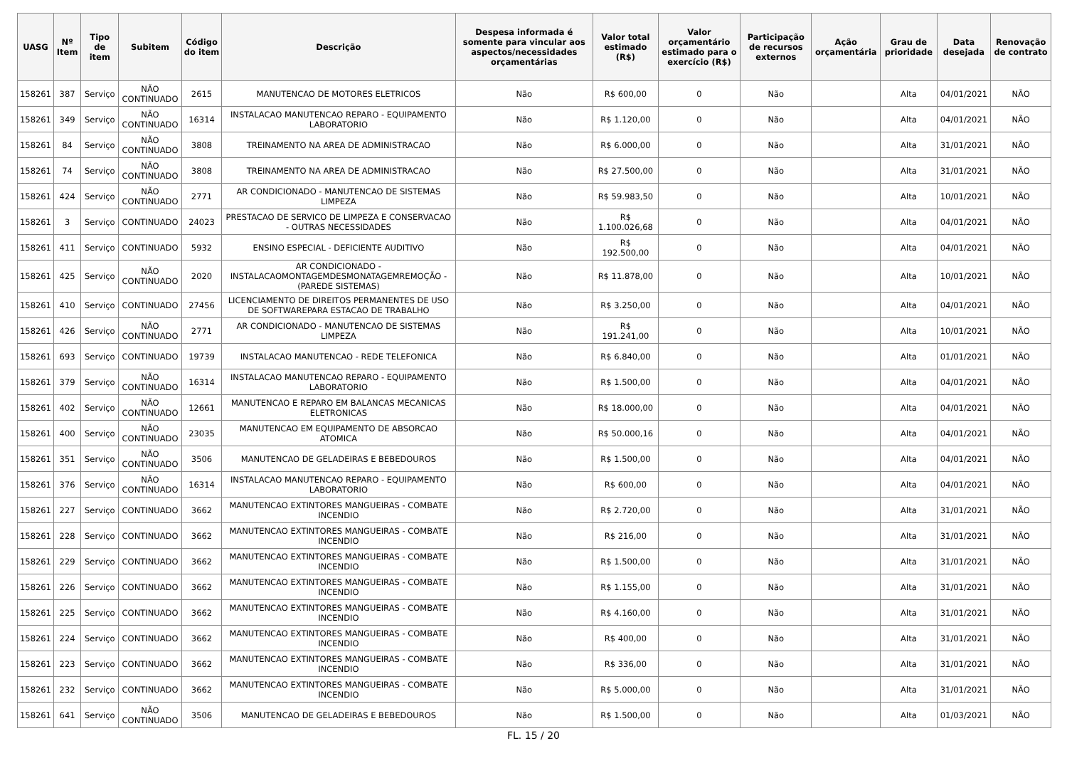| UASG | Nº Item | Tipo de item | Subitem | Código do item | Descrição | Despesa informada é somente para vincular aos aspectos/necessidades orçamentárias | Valor total estimado (R$) | Valor orçamentário estimado para o exercício (R$) | Participação de recursos externos | Ação orçamentária | Grau de prioridade | Data desejada | Renovação de contrato |
| --- | --- | --- | --- | --- | --- | --- | --- | --- | --- | --- | --- | --- | --- |
| 158261 | 387 | Serviço | NÃO CONTINUADO | 2615 | MANUTENCAO DE MOTORES ELETRICOS | Não | R$ 600,00 | 0 | Não | | Alta | 04/01/2021 | NÃO |
| 158261 | 349 | Serviço | NÃO CONTINUADO | 16314 | INSTALACAO MANUTENCAO REPARO - EQUIPAMENTO LABORATORIO | Não | R$ 1.120,00 | 0 | Não | | Alta | 04/01/2021 | NÃO |
| 158261 | 84 | Serviço | NÃO CONTINUADO | 3808 | TREINAMENTO NA AREA DE ADMINISTRACAO | Não | R$ 6.000,00 | 0 | Não | | Alta | 31/01/2021 | NÃO |
| 158261 | 74 | Serviço | NÃO CONTINUADO | 3808 | TREINAMENTO NA AREA DE ADMINISTRACAO | Não | R$ 27.500,00 | 0 | Não | | Alta | 31/01/2021 | NÃO |
| 158261 | 424 | Serviço | NÃO CONTINUADO | 2771 | AR CONDICIONADO - MANUTENCAO DE SISTEMAS LIMPEZA | Não | R$ 59.983,50 | 0 | Não | | Alta | 10/01/2021 | NÃO |
| 158261 | 3 | Serviço | CONTINUADO | 24023 | PRESTACAO DE SERVICO DE LIMPEZA E CONSERVACAO - OUTRAS NECESSIDADES | Não | R$ 1.100.026,68 | 0 | Não | | Alta | 04/01/2021 | NÃO |
| 158261 | 411 | Serviço | CONTINUADO | 5932 | ENSINO ESPECIAL - DEFICIENTE AUDITIVO | Não | R$ 192.500,00 | 0 | Não | | Alta | 04/01/2021 | NÃO |
| 158261 | 425 | Serviço | NÃO CONTINUADO | 2020 | AR CONDICIONADO - INSTALACAOMONTAGEMDESMONATAGEMREMOÇÃO - (PAREDE SISTEMAS) | Não | R$ 11.878,00 | 0 | Não | | Alta | 10/01/2021 | NÃO |
| 158261 | 410 | Serviço | CONTINUADO | 27456 | LICENCIAMENTO DE DIREITOS PERMANENTES DE USO DE SOFTWAREPARA ESTACAO DE TRABALHO | Não | R$ 3.250,00 | 0 | Não | | Alta | 04/01/2021 | NÃO |
| 158261 | 426 | Serviço | NÃO CONTINUADO | 2771 | AR CONDICIONADO - MANUTENCAO DE SISTEMAS LIMPEZA | Não | R$ 191.241,00 | 0 | Não | | Alta | 10/01/2021 | NÃO |
| 158261 | 693 | Serviço | CONTINUADO | 19739 | INSTALACAO MANUTENCAO - REDE TELEFONICA | Não | R$ 6.840,00 | 0 | Não | | Alta | 01/01/2021 | NÃO |
| 158261 | 379 | Serviço | NÃO CONTINUADO | 16314 | INSTALACAO MANUTENCAO REPARO - EQUIPAMENTO LABORATORIO | Não | R$ 1.500,00 | 0 | Não | | Alta | 04/01/2021 | NÃO |
| 158261 | 402 | Serviço | NÃO CONTINUADO | 12661 | MANUTENCAO E REPARO EM BALANCAS MECANICAS ELETRONICAS | Não | R$ 18.000,00 | 0 | Não | | Alta | 04/01/2021 | NÃO |
| 158261 | 400 | Serviço | NÃO CONTINUADO | 23035 | MANUTENCAO EM EQUIPAMENTO DE ABSORCAO ATOMICA | Não | R$ 50.000,16 | 0 | Não | | Alta | 04/01/2021 | NÃO |
| 158261 | 351 | Serviço | NÃO CONTINUADO | 3506 | MANUTENCAO DE GELADEIRAS E BEBEDOUROS | Não | R$ 1.500,00 | 0 | Não | | Alta | 04/01/2021 | NÃO |
| 158261 | 376 | Serviço | NÃO CONTINUADO | 16314 | INSTALACAO MANUTENCAO REPARO - EQUIPAMENTO LABORATORIO | Não | R$ 600,00 | 0 | Não | | Alta | 04/01/2021 | NÃO |
| 158261 | 227 | Serviço | CONTINUADO | 3662 | MANUTENCAO EXTINTORES MANGUEIRAS - COMBATE INCENDIO | Não | R$ 2.720,00 | 0 | Não | | Alta | 31/01/2021 | NÃO |
| 158261 | 228 | Serviço | CONTINUADO | 3662 | MANUTENCAO EXTINTORES MANGUEIRAS - COMBATE INCENDIO | Não | R$ 216,00 | 0 | Não | | Alta | 31/01/2021 | NÃO |
| 158261 | 229 | Serviço | CONTINUADO | 3662 | MANUTENCAO EXTINTORES MANGUEIRAS - COMBATE INCENDIO | Não | R$ 1.500,00 | 0 | Não | | Alta | 31/01/2021 | NÃO |
| 158261 | 226 | Serviço | CONTINUADO | 3662 | MANUTENCAO EXTINTORES MANGUEIRAS - COMBATE INCENDIO | Não | R$ 1.155,00 | 0 | Não | | Alta | 31/01/2021 | NÃO |
| 158261 | 225 | Serviço | CONTINUADO | 3662 | MANUTENCAO EXTINTORES MANGUEIRAS - COMBATE INCENDIO | Não | R$ 4.160,00 | 0 | Não | | Alta | 31/01/2021 | NÃO |
| 158261 | 224 | Serviço | CONTINUADO | 3662 | MANUTENCAO EXTINTORES MANGUEIRAS - COMBATE INCENDIO | Não | R$ 400,00 | 0 | Não | | Alta | 31/01/2021 | NÃO |
| 158261 | 223 | Serviço | CONTINUADO | 3662 | MANUTENCAO EXTINTORES MANGUEIRAS - COMBATE INCENDIO | Não | R$ 336,00 | 0 | Não | | Alta | 31/01/2021 | NÃO |
| 158261 | 232 | Serviço | CONTINUADO | 3662 | MANUTENCAO EXTINTORES MANGUEIRAS - COMBATE INCENDIO | Não | R$ 5.000,00 | 0 | Não | | Alta | 31/01/2021 | NÃO |
| 158261 | 641 | Serviço | NÃO CONTINUADO | 3506 | MANUTENCAO DE GELADEIRAS E BEBEDOUROS | Não | R$ 1.500,00 | 0 | Não | | Alta | 01/03/2021 | NÃO |
FL. 15 / 20